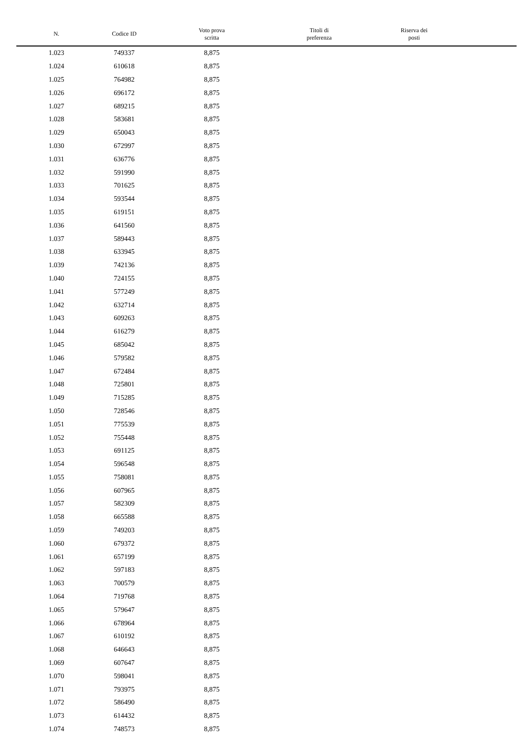| N. | Codice ID | Voto prova scritta | Titoli di preferenza | Riserva dei posti | |
| --- | --- | --- | --- | --- | --- |
| 1.023 | 749337 | 8,875 | | | |
| 1.024 | 610618 | 8,875 | | | |
| 1.025 | 764982 | 8,875 | | | |
| 1.026 | 696172 | 8,875 | | | |
| 1.027 | 689215 | 8,875 | | | |
| 1.028 | 583681 | 8,875 | | | |
| 1.029 | 650043 | 8,875 | | | |
| 1.030 | 672997 | 8,875 | | | |
| 1.031 | 636776 | 8,875 | | | |
| 1.032 | 591990 | 8,875 | | | |
| 1.033 | 701625 | 8,875 | | | |
| 1.034 | 593544 | 8,875 | | | |
| 1.035 | 619151 | 8,875 | | | |
| 1.036 | 641560 | 8,875 | | | |
| 1.037 | 589443 | 8,875 | | | |
| 1.038 | 633945 | 8,875 | | | |
| 1.039 | 742136 | 8,875 | | | |
| 1.040 | 724155 | 8,875 | | | |
| 1.041 | 577249 | 8,875 | | | |
| 1.042 | 632714 | 8,875 | | | |
| 1.043 | 609263 | 8,875 | | | |
| 1.044 | 616279 | 8,875 | | | |
| 1.045 | 685042 | 8,875 | | | |
| 1.046 | 579582 | 8,875 | | | |
| 1.047 | 672484 | 8,875 | | | |
| 1.048 | 725801 | 8,875 | | | |
| 1.049 | 715285 | 8,875 | | | |
| 1.050 | 728546 | 8,875 | | | |
| 1.051 | 775539 | 8,875 | | | |
| 1.052 | 755448 | 8,875 | | | |
| 1.053 | 691125 | 8,875 | | | |
| 1.054 | 596548 | 8,875 | | | |
| 1.055 | 758081 | 8,875 | | | |
| 1.056 | 607965 | 8,875 | | | |
| 1.057 | 582309 | 8,875 | | | |
| 1.058 | 665588 | 8,875 | | | |
| 1.059 | 749203 | 8,875 | | | |
| 1.060 | 679372 | 8,875 | | | |
| 1.061 | 657199 | 8,875 | | | |
| 1.062 | 597183 | 8,875 | | | |
| 1.063 | 700579 | 8,875 | | | |
| 1.064 | 719768 | 8,875 | | | |
| 1.065 | 579647 | 8,875 | | | |
| 1.066 | 678964 | 8,875 | | | |
| 1.067 | 610192 | 8,875 | | | |
| 1.068 | 646643 | 8,875 | | | |
| 1.069 | 607647 | 8,875 | | | |
| 1.070 | 598041 | 8,875 | | | |
| 1.071 | 793975 | 8,875 | | | |
| 1.072 | 586490 | 8,875 | | | |
| 1.073 | 614432 | 8,875 | | | |
| 1.074 | 748573 | 8,875 | | | |